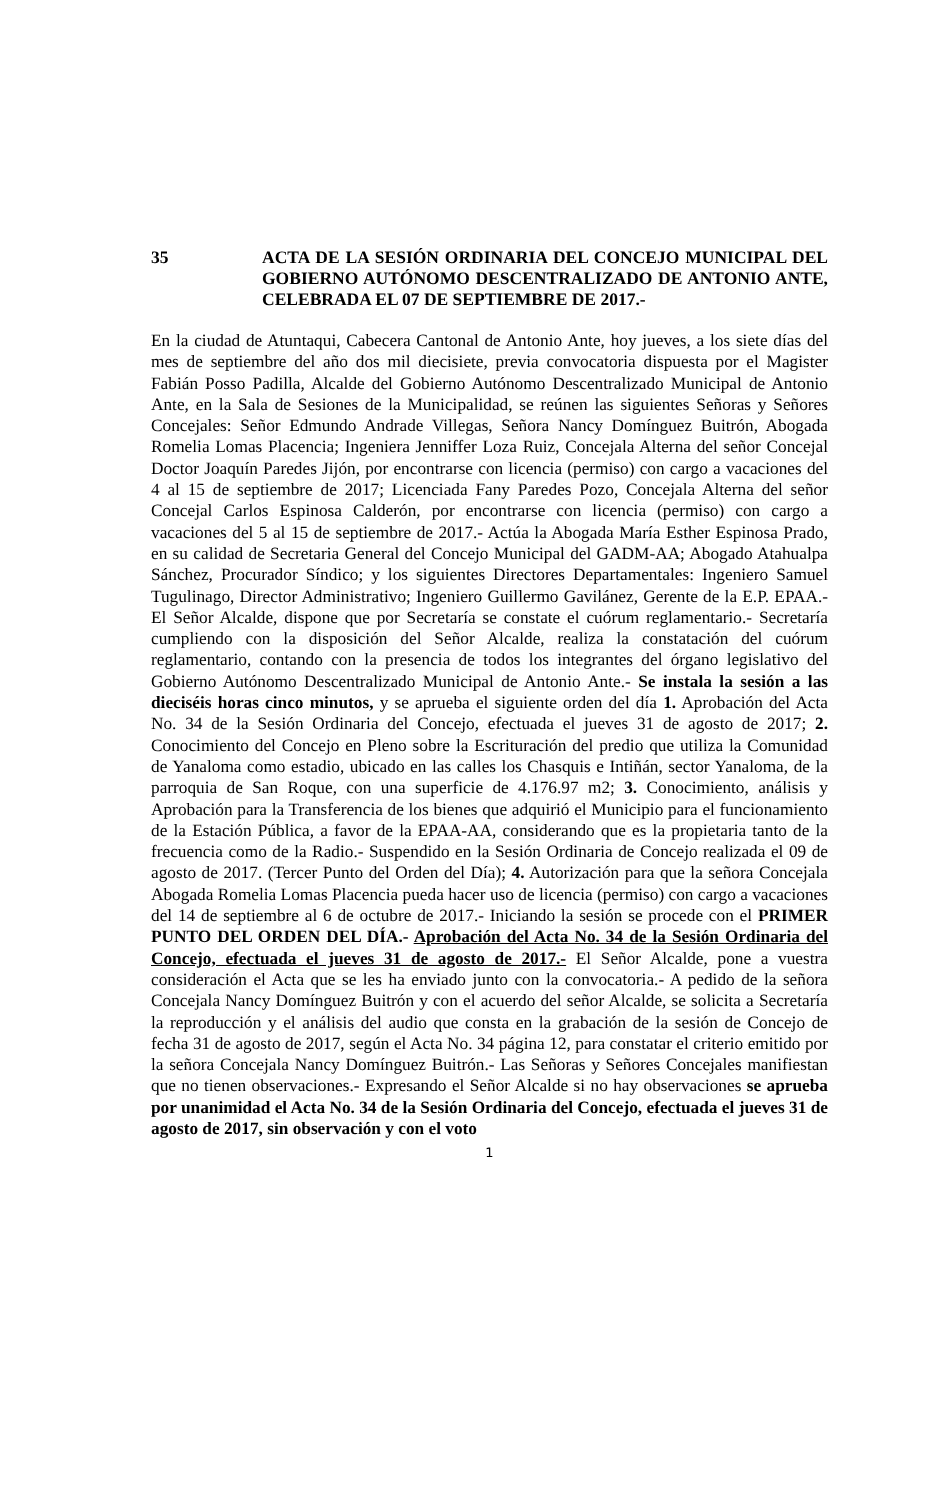35 ACTA DE LA SESIÓN ORDINARIA DEL CONCEJO MUNICIPAL DEL GOBIERNO AUTÓNOMO DESCENTRALIZADO DE ANTONIO ANTE, CELEBRADA EL 07 DE SEPTIEMBRE DE 2017.-
En la ciudad de Atuntaqui, Cabecera Cantonal de Antonio Ante, hoy jueves, a los siete días del mes de septiembre del año dos mil diecisiete, previa convocatoria dispuesta por el Magister Fabián Posso Padilla, Alcalde del Gobierno Autónomo Descentralizado Municipal de Antonio Ante, en la Sala de Sesiones de la Municipalidad, se reúnen las siguientes Señoras y Señores Concejales: Señor Edmundo Andrade Villegas, Señora Nancy Domínguez Buitrón, Abogada Romelia Lomas Placencia; Ingeniera Jenniffer Loza Ruiz, Concejala Alterna del señor Concejal Doctor Joaquín Paredes Jijón, por encontrarse con licencia (permiso) con cargo a vacaciones del 4 al 15 de septiembre de 2017; Licenciada Fany Paredes Pozo, Concejala Alterna del señor Concejal Carlos Espinosa Calderón, por encontrarse con licencia (permiso) con cargo a vacaciones del 5 al 15 de septiembre de 2017.- Actúa la Abogada María Esther Espinosa Prado, en su calidad de Secretaria General del Concejo Municipal del GADM-AA; Abogado Atahualpa Sánchez, Procurador Síndico; y los siguientes Directores Departamentales: Ingeniero Samuel Tugulinago, Director Administrativo; Ingeniero Guillermo Gavilánez, Gerente de la E.P. EPAA.- El Señor Alcalde, dispone que por Secretaría se constate el cuórum reglamentario.- Secretaría cumpliendo con la disposición del Señor Alcalde, realiza la constatación del cuórum reglamentario, contando con la presencia de todos los integrantes del órgano legislativo del Gobierno Autónomo Descentralizado Municipal de Antonio Ante.- Se instala la sesión a las dieciséis horas cinco minutos, y se aprueba el siguiente orden del día 1. Aprobación del Acta No. 34 de la Sesión Ordinaria del Concejo, efectuada el jueves 31 de agosto de 2017; 2. Conocimiento del Concejo en Pleno sobre la Escrituración del predio que utiliza la Comunidad de Yanaloma como estadio, ubicado en las calles los Chasquis e Intiñán, sector Yanaloma, de la parroquia de San Roque, con una superficie de 4.176.97 m2; 3. Conocimiento, análisis y Aprobación para la Transferencia de los bienes que adquirió el Municipio para el funcionamiento de la Estación Pública, a favor de la EPAA-AA, considerando que es la propietaria tanto de la frecuencia como de la Radio.- Suspendido en la Sesión Ordinaria de Concejo realizada el 09 de agosto de 2017. (Tercer Punto del Orden del Día); 4. Autorización para que la señora Concejala Abogada Romelia Lomas Placencia pueda hacer uso de licencia (permiso) con cargo a vacaciones del 14 de septiembre al 6 de octubre de 2017.- Iniciando la sesión se procede con el PRIMER PUNTO DEL ORDEN DEL DÍA.- Aprobación del Acta No. 34 de la Sesión Ordinaria del Concejo, efectuada el jueves 31 de agosto de 2017.- El Señor Alcalde, pone a vuestra consideración el Acta que se les ha enviado junto con la convocatoria.- A pedido de la señora Concejala Nancy Domínguez Buitrón y con el acuerdo del señor Alcalde, se solicita a Secretaría la reproducción y el análisis del audio que consta en la grabación de la sesión de Concejo de fecha 31 de agosto de 2017, según el Acta No. 34 página 12, para constatar el criterio emitido por la señora Concejala Nancy Domínguez Buitrón.- Las Señoras y Señores Concejales manifiestan que no tienen observaciones.- Expresando el Señor Alcalde si no hay observaciones se aprueba por unanimidad el Acta No. 34 de la Sesión Ordinaria del Concejo, efectuada el jueves 31 de agosto de 2017, sin observación y con el voto
1